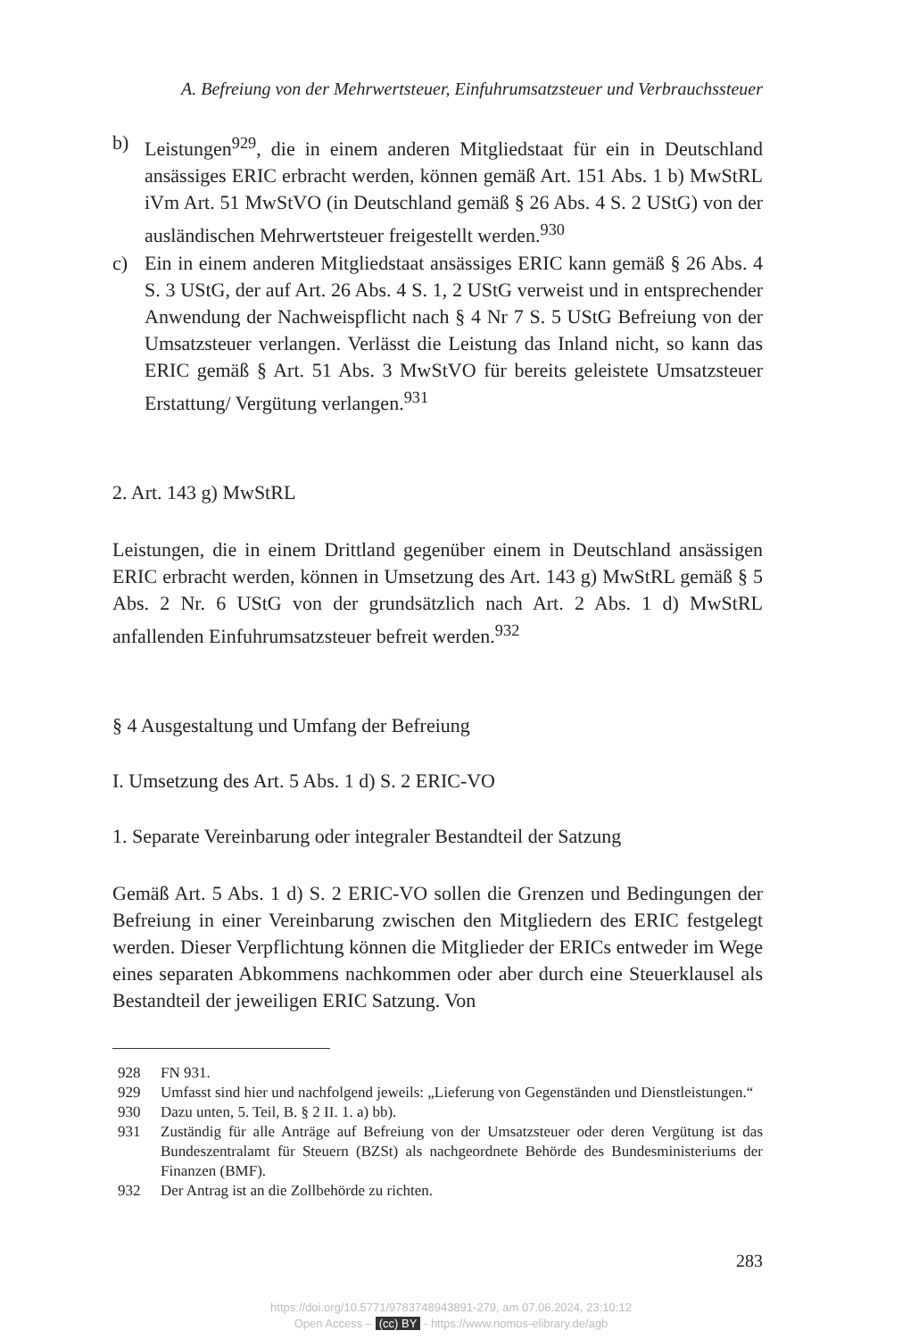A. Befreiung von der Mehrwertsteuer, Einfuhrumsatzsteuer und Verbrauchssteuer
b) Leistungen<sup>929</sup>, die in einem anderen Mitgliedstaat für ein in Deutschland ansässiges ERIC erbracht werden, können gemäß Art. 151 Abs. 1 b) MwStRL iVm Art. 51 MwStVO (in Deutschland gemäß § 26 Abs. 4 S. 2 UStG) von der ausländischen Mehrwertsteuer freigestellt werden.<sup>930</sup>
c) Ein in einem anderen Mitgliedstaat ansässiges ERIC kann gemäß § 26 Abs. 4 S. 3 UStG, der auf Art. 26 Abs. 4 S. 1, 2 UStG verweist und in entsprechender Anwendung der Nachweispflicht nach § 4 Nr 7 S. 5 UStG Befreiung von der Umsatzsteuer verlangen. Verlässt die Leistung das Inland nicht, so kann das ERIC gemäß § Art. 51 Abs. 3 MwStVO für bereits geleistete Umsatzsteuer Erstattung/ Vergütung verlangen.<sup>931</sup>
2. Art. 143 g) MwStRL
Leistungen, die in einem Drittland gegenüber einem in Deutschland ansässigen ERIC erbracht werden, können in Umsetzung des Art. 143 g) MwStRL gemäß § 5 Abs. 2 Nr. 6 UStG von der grundsätzlich nach Art. 2 Abs. 1 d) MwStRL anfallenden Einfuhrumsatzsteuer befreit werden.<sup>932</sup>
§ 4 Ausgestaltung und Umfang der Befreiung
I. Umsetzung des Art. 5 Abs. 1 d) S. 2 ERIC-VO
1. Separate Vereinbarung oder integraler Bestandteil der Satzung
Gemäß Art. 5 Abs. 1 d) S. 2 ERIC-VO sollen die Grenzen und Bedingungen der Befreiung in einer Vereinbarung zwischen den Mitgliedern des ERIC festgelegt werden. Dieser Verpflichtung können die Mitglieder der ERICs entweder im Wege eines separaten Abkommens nachkommen oder aber durch eine Steuerklausel als Bestandteil der jeweiligen ERIC Satzung. Von
928 FN 931.
929 Umfasst sind hier und nachfolgend jeweils: „Lieferung von Gegenständen und Dienstleistungen.“
930 Dazu unten, 5. Teil, B. § 2 II. 1. a) bb).
931 Zuständig für alle Anträge auf Befreiung von der Umsatzsteuer oder deren Vergütung ist das Bundeszentralamt für Steuern (BZSt) als nachgeordnete Behörde des Bundesministeriums der Finanzen (BMF).
932 Der Antrag ist an die Zollbehörde zu richten.
283
https://doi.org/10.5771/9783748943891-279, am 07.06.2024, 23:10:12
Open Access – (cc) BY - https://www.nomos-elibrary.de/agb